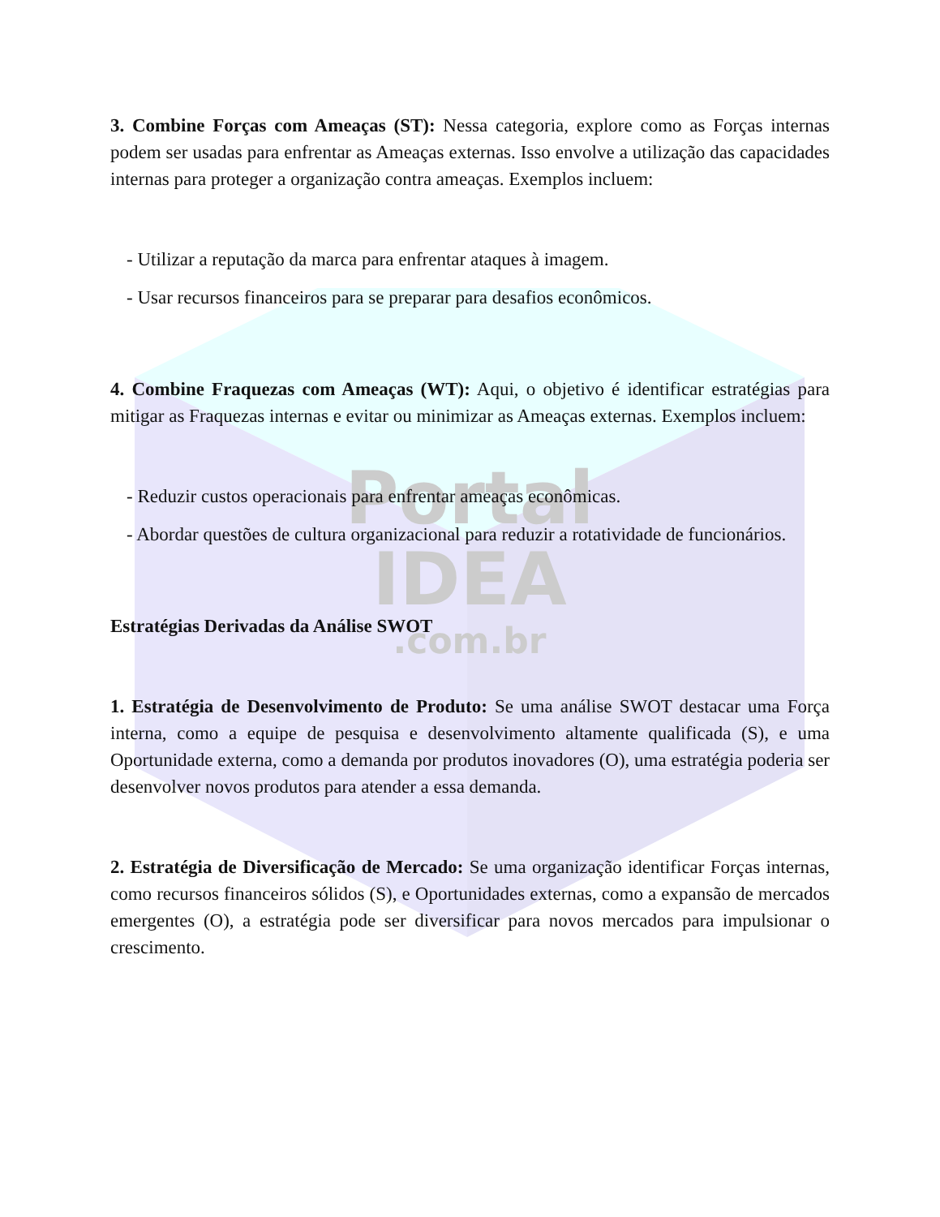Portal
IDEA
.com.br
3. Combine Forças com Ameaças (ST): Nessa categoria, explore como as Forças internas podem ser usadas para enfrentar as Ameaças externas. Isso envolve a utilização das capacidades internas para proteger a organização contra ameaças. Exemplos incluem:
- Utilizar a reputação da marca para enfrentar ataques à imagem.
- Usar recursos financeiros para se preparar para desafios econômicos.
4. Combine Fraquezas com Ameaças (WT): Aqui, o objetivo é identificar estratégias para mitigar as Fraquezas internas e evitar ou minimizar as Ameaças externas. Exemplos incluem:
- Reduzir custos operacionais para enfrentar ameaças econômicas.
- Abordar questões de cultura organizacional para reduzir a rotatividade de funcionários.
Estratégias Derivadas da Análise SWOT
1. Estratégia de Desenvolvimento de Produto: Se uma análise SWOT destacar uma Força interna, como a equipe de pesquisa e desenvolvimento altamente qualificada (S), e uma Oportunidade externa, como a demanda por produtos inovadores (O), uma estratégia poderia ser desenvolver novos produtos para atender a essa demanda.
2. Estratégia de Diversificação de Mercado: Se uma organização identificar Forças internas, como recursos financeiros sólidos (S), e Oportunidades externas, como a expansão de mercados emergentes (O), a estratégia pode ser diversificar para novos mercados para impulsionar o crescimento.